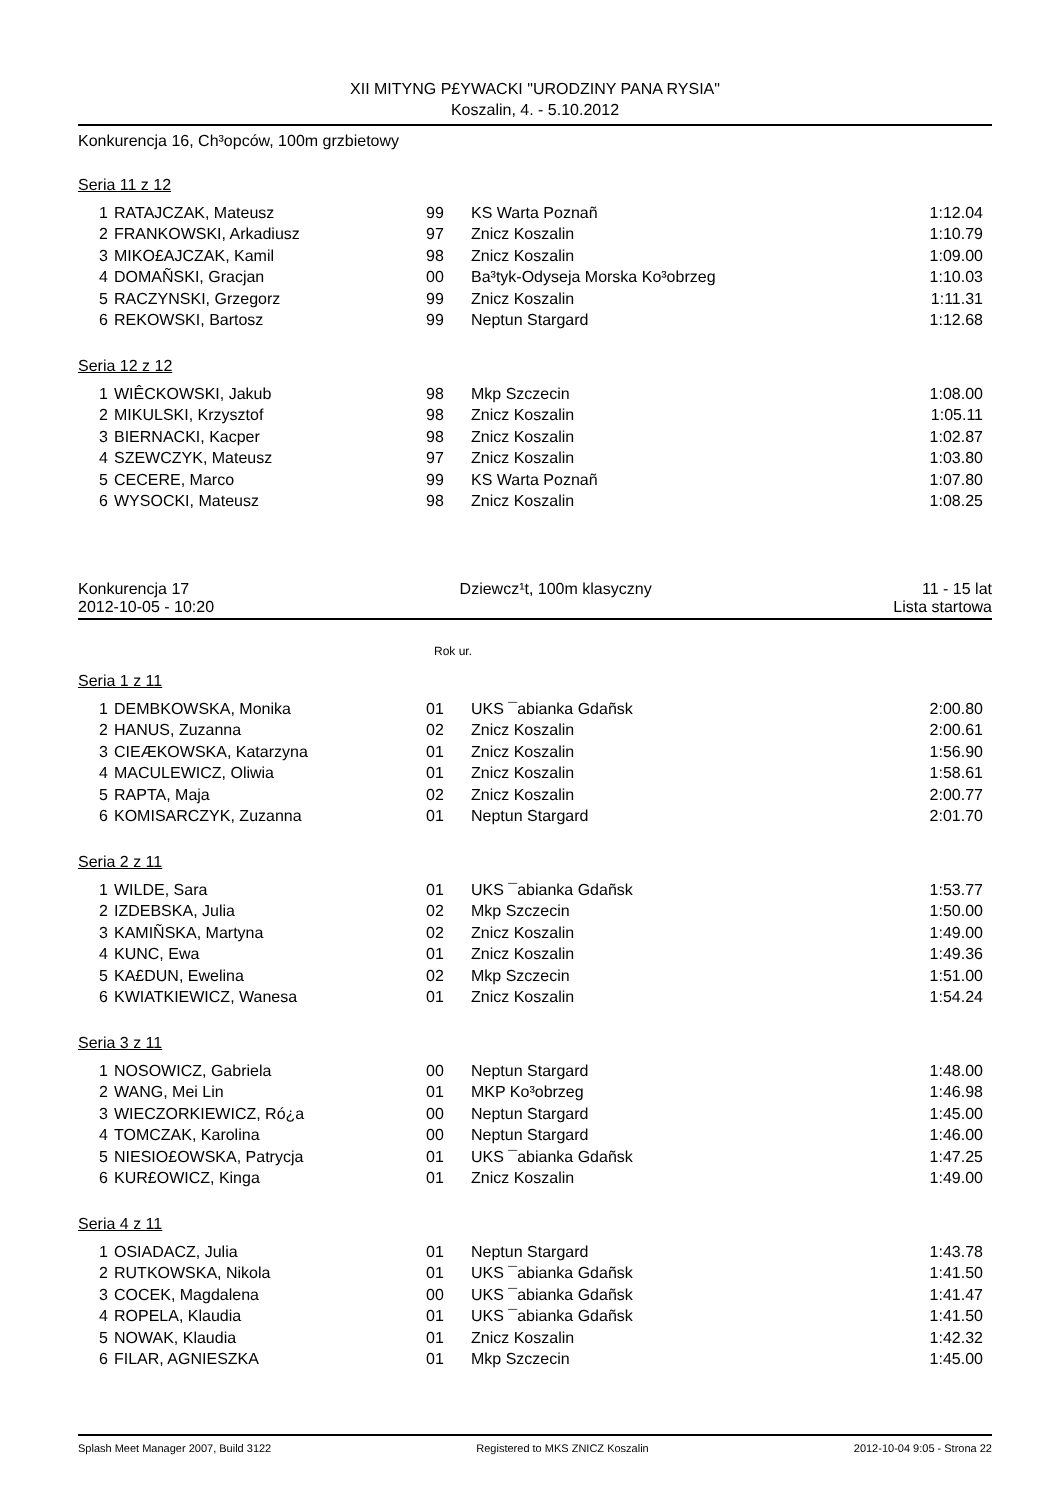XII MITYNG P£YWACKI "URODZINY PANA RYSIA"
Koszalin, 4. - 5.10.2012
Konkurencja 16, Ch³opców, 100m grzbietowy
Seria 11 z 12
| 1 | RATAJCZAK, Mateusz | 99 | KS Warta Poznañ | 1:12.04 |
| 2 | FRANKOWSKI, Arkadiusz | 97 | Znicz Koszalin | 1:10.79 |
| 3 | MIKO£AJCZAK, Kamil | 98 | Znicz Koszalin | 1:09.00 |
| 4 | DOMAÑSKI, Gracjan | 00 | Ba³tyk-Odyseja Morska Ko³obrzeg | 1:10.03 |
| 5 | RACZYNSKI, Grzegorz | 99 | Znicz Koszalin | 1:11.31 |
| 6 | REKOWSKI, Bartosz | 99 | Neptun Stargard | 1:12.68 |
Seria 12 z 12
| 1 | WIÊCKOWSKI, Jakub | 98 | Mkp Szczecin | 1:08.00 |
| 2 | MIKULSKI, Krzysztof | 98 | Znicz Koszalin | 1:05.11 |
| 3 | BIERNACKI, Kacper | 98 | Znicz Koszalin | 1:02.87 |
| 4 | SZEWCZYK, Mateusz | 97 | Znicz Koszalin | 1:03.80 |
| 5 | CECERE, Marco | 99 | KS Warta Poznañ | 1:07.80 |
| 6 | WYSOCKI, Mateusz | 98 | Znicz Koszalin | 1:08.25 |
Konkurencja 17 Dziewcz¹t, 100m klasyczny 11 - 15 lat
2012-10-05 - 10:20 Lista startowa
Rok ur.
Seria 1 z 11
| 1 | DEMBKOWSKA, Monika | 01 | UKS ¯abianka Gdañsk | 2:00.80 |
| 2 | HANUS, Zuzanna | 02 | Znicz Koszalin | 2:00.61 |
| 3 | CIEÆKOWSKA, Katarzyna | 01 | Znicz Koszalin | 1:56.90 |
| 4 | MACULEWICZ, Oliwia | 01 | Znicz Koszalin | 1:58.61 |
| 5 | RAPTA, Maja | 02 | Znicz Koszalin | 2:00.77 |
| 6 | KOMISARCZYK, Zuzanna | 01 | Neptun Stargard | 2:01.70 |
Seria 2 z 11
| 1 | WILDE, Sara | 01 | UKS ¯abianka Gdañsk | 1:53.77 |
| 2 | IZDEBSKA, Julia | 02 | Mkp Szczecin | 1:50.00 |
| 3 | KAMIÑSKA, Martyna | 02 | Znicz Koszalin | 1:49.00 |
| 4 | KUNC, Ewa | 01 | Znicz Koszalin | 1:49.36 |
| 5 | KA£DUN, Ewelina | 02 | Mkp Szczecin | 1:51.00 |
| 6 | KWIATKIEWICZ, Wanesa | 01 | Znicz Koszalin | 1:54.24 |
Seria 3 z 11
| 1 | NOSOWICZ, Gabriela | 00 | Neptun Stargard | 1:48.00 |
| 2 | WANG, Mei Lin | 01 | MKP Ko³obrzeg | 1:46.98 |
| 3 | WIECZORKIEWICZ, Ró¿a | 00 | Neptun Stargard | 1:45.00 |
| 4 | TOMCZAK, Karolina | 00 | Neptun Stargard | 1:46.00 |
| 5 | NIESIO£OWSKA, Patrycja | 01 | UKS ¯abianka Gdañsk | 1:47.25 |
| 6 | KUR£OWICZ, Kinga | 01 | Znicz Koszalin | 1:49.00 |
Seria 4 z 11
| 1 | OSIADACZ, Julia | 01 | Neptun Stargard | 1:43.78 |
| 2 | RUTKOWSKA, Nikola | 01 | UKS ¯abianka Gdañsk | 1:41.50 |
| 3 | COCEK, Magdalena | 00 | UKS ¯abianka Gdañsk | 1:41.47 |
| 4 | ROPELA, Klaudia | 01 | UKS ¯abianka Gdañsk | 1:41.50 |
| 5 | NOWAK, Klaudia | 01 | Znicz Koszalin | 1:42.32 |
| 6 | FILAR, AGNIESZKA | 01 | Mkp Szczecin | 1:45.00 |
Splash Meet Manager 2007, Build 3122 Registered to MKS ZNICZ Koszalin 2012-10-04 9:05 - Strona 22